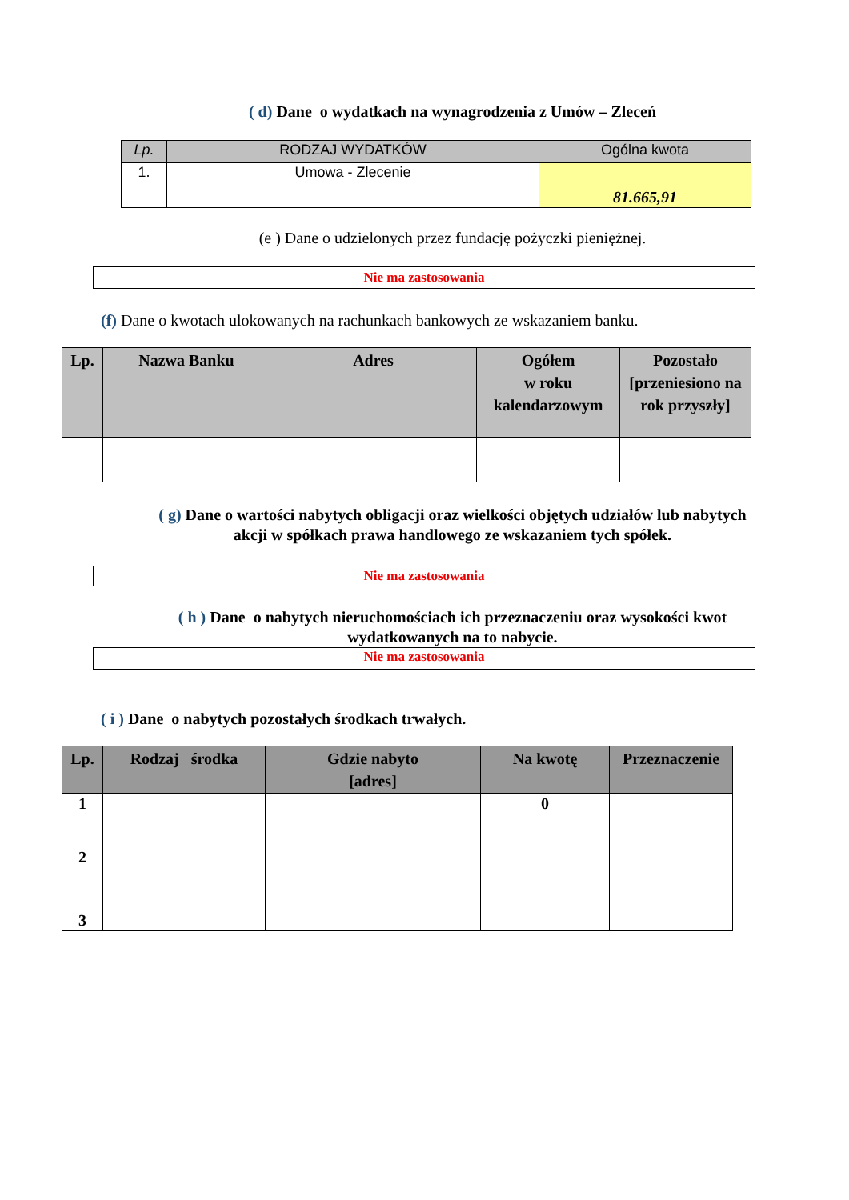( d) Dane o wydatkach na wynagrodzenia z Umów – Zleceń
| Lp. | RODZAJ WYDATKÓW | Ogólna kwota |
| --- | --- | --- |
| 1. | Umowa - Zlecenie | 81.665,91 |
(e ) Dane o udzielonych przez fundację pożyczki pieniężnej.
Nie ma zastosowania
(f) Dane o kwotach ulokowanych na rachunkach bankowych ze wskazaniem banku.
| Lp. | Nazwa Banku | Adres | Ogółem w roku kalendarzowym | Pozostało [przeniesiono na rok przyszły] |
( g) Dane o wartości nabytych obligacji oraz wielkości objętych udziałów lub nabytych
akcji w spółkach prawa handlowego ze wskazaniem tych spółek.
Nie ma zastosowania
( h ) Dane o nabytych nieruchomościach ich przeznaczeniu oraz wysokości kwot
wydatkowanych na to nabycie.
Nie ma zastosowania
( i ) Dane o nabytych pozostałych środkach trwałych.
| Lp. | Rodzaj środka | Gdzie nabyto [adres] | Na kwotę | Przeznaczenie |
| 1 2 3 | | | 0 | |